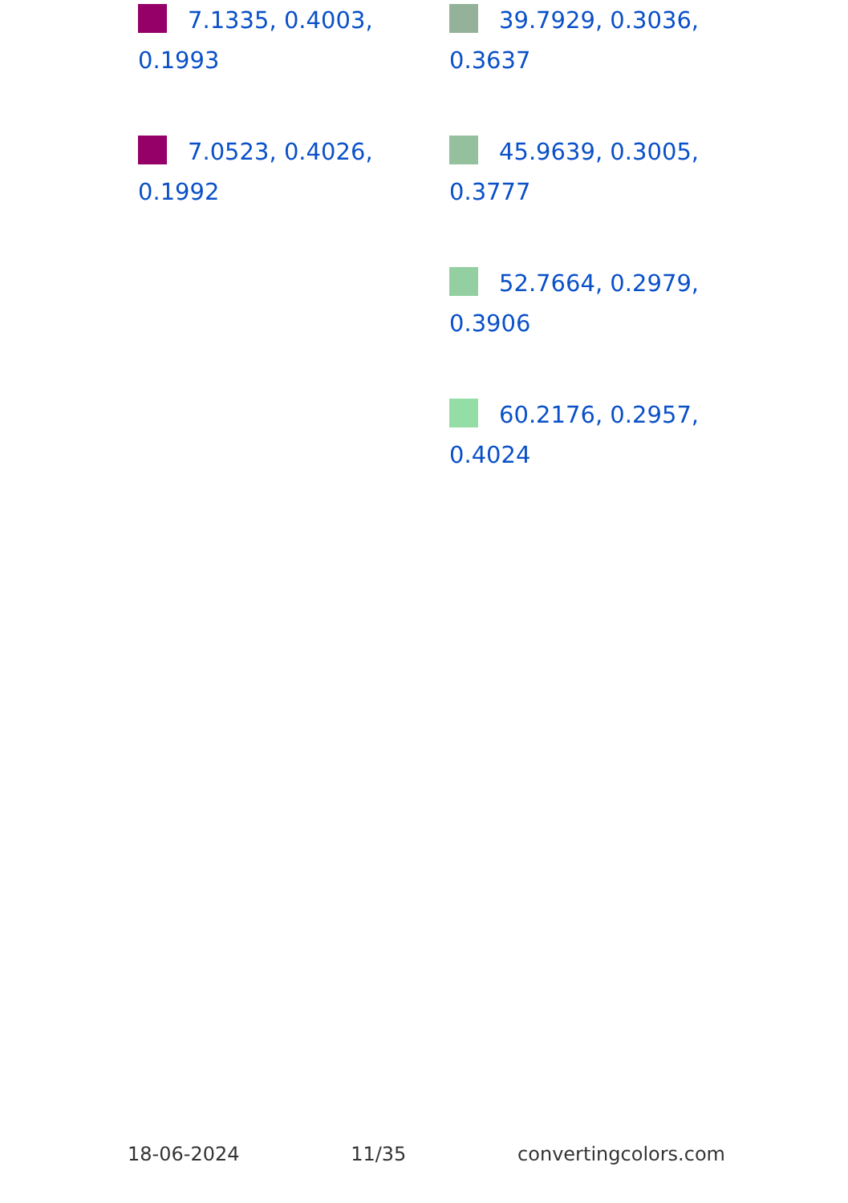7.1335, 0.4003, 0.1993
7.0523, 0.4026, 0.1992
39.7929, 0.3036, 0.3637
45.9639, 0.3005, 0.3777
52.7664, 0.2979, 0.3906
60.2176, 0.2957, 0.4024
18-06-2024 11/35 convertingcolors.com